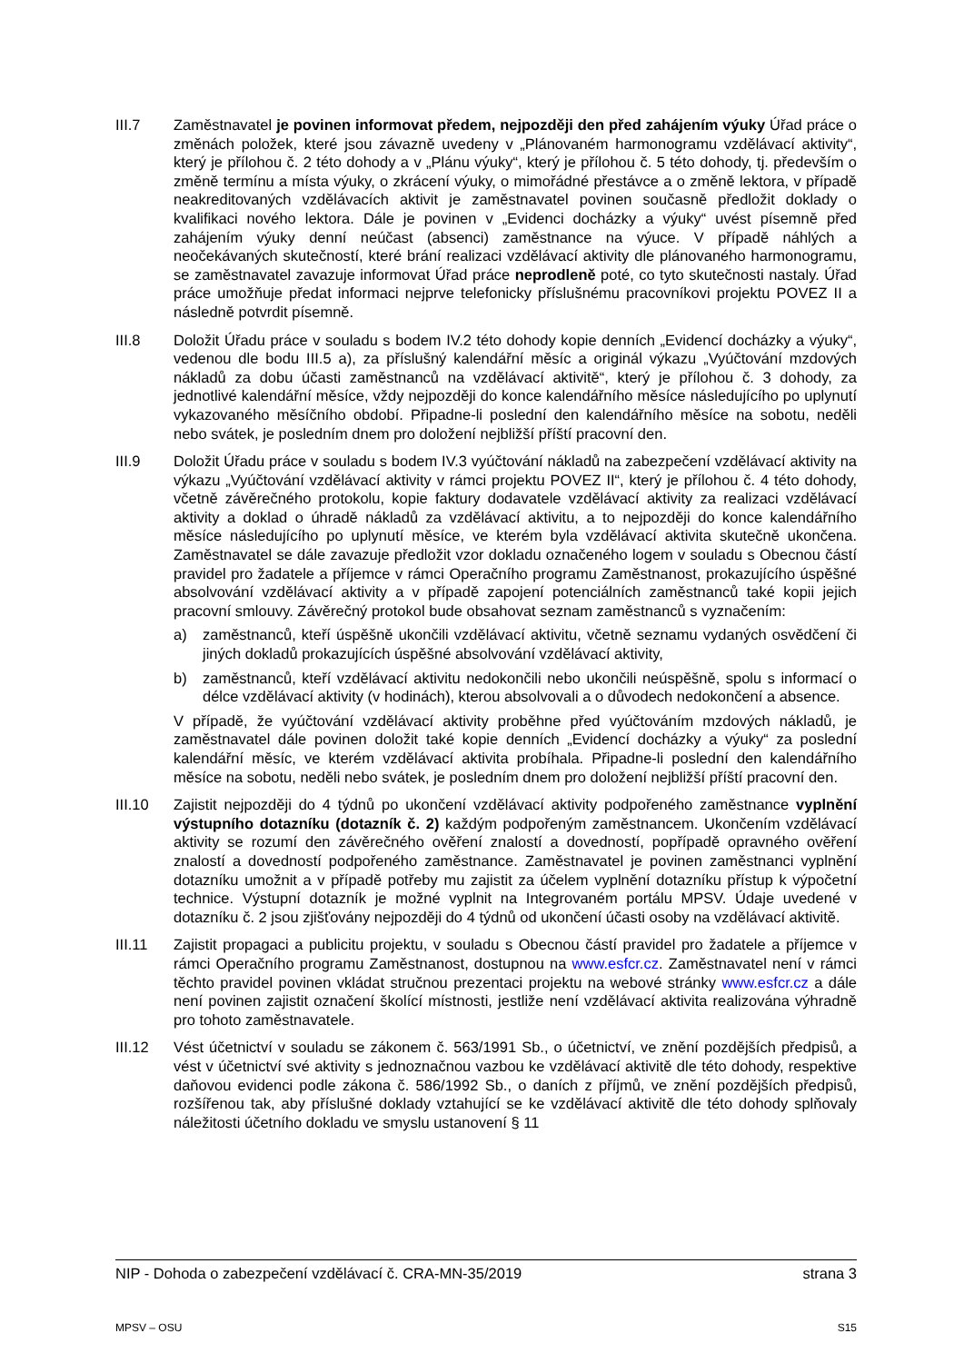III.7 Zaměstnavatel je povinen informovat předem, nejpozději den před zahájením výuky Úřad práce o změnách položek, které jsou závazně uvedeny v „Plánovaném harmonogramu vzdělávací aktivity“, který je přílohou č. 2 této dohody a v „Plánu výuky“, který je přílohou č. 5 této dohody, tj. především o změně termínu a místa výuky, o zkrácení výuky, o mimořádné přestávce a o změně lektora, v případě neakreditovaných vzdělávacích aktivit je zaměstnavatel povinen současně předložit doklady o kvalifikaci nového lektora. Dále je povinen v „Evidenci docházky a výuky“ uvést písemně před zahájením výuky denní neúčast (absenci) zaměstnance na výuce. V případě náhlých a neočekávaných skutečností, které brání realizaci vzdělávací aktivity dle plánovaného harmonogramu, se zaměstnavatel zavazuje informovat Úřad práce neprodleně poté, co tyto skutečnosti nastaly. Úřad práce umožňuje předat informaci nejprve telefonicky příslušnému pracovníkovi projektu POVEZ II a následně potvrdit písemně.
III.8 Doložit Úřadu práce v souladu s bodem IV.2 této dohody kopie denních „Evidencí docházky a výuky“, vedenou dle bodu III.5 a), za příslušný kalendářní měsíc a originál výkazu „Vyúčtování mzdových nákladů za dobu účasti zaměstnanců na vzdělávací aktivitě“, který je přílohou č. 3 dohody, za jednotlivé kalendářní měsíce, vždy nejpozději do konce kalendářního měsíce následujícího po uplynutí vykazovaného měsíčního období. Připadne-li poslední den kalendářního měsíce na sobotu, neděli nebo svátek, je posledním dnem pro doložení nejbližší příští pracovní den.
III.9 Doložit Úřadu práce v souladu s bodem IV.3 vyúčtování nákladů na zabezpečení vzdělávací aktivity na výkazu „Vyúčtování vzdělávací aktivity v rámci projektu POVEZ II“, který je přílohou č. 4 této dohody, včetně závěrečného protokolu, kopie faktury dodavatele vzdělávací aktivity za realizaci vzdělávací aktivity a doklad o úhradě nákladů za vzdělávací aktivitu, a to nejpozději do konce kalendářního měsíce následujícího po uplynutí měsíce, ve kterém byla vzdělávací aktivita skutečně ukončena. Zaměstnavatel se dále zavazuje předložit vzor dokladu označeného logem v souladu s Obecnou částí pravidel pro žadatele a příjemce v rámci Operačního programu Zaměstnanost, prokazujícího úspěšné absolvování vzdělávací aktivity a v případě zapojení potenciálních zaměstnanců také kopii jejich pracovní smlouvy. Závěrečný protokol bude obsahovat seznam zaměstnanců s vyznačením:
a) zaměstnanců, kteří úspěšně ukončili vzdělávací aktivitu, včetně seznamu vydaných osvědčení či jiných dokladů prokazujících úspěšné absolvování vzdělávací aktivity,
b) zaměstnanců, kteří vzdělávací aktivitu nedokončili nebo ukončili neúspěšně, spolu s informací o délce vzdělávací aktivity (v hodinách), kterou absolvovali a o důvodech nedokončení a absence.
V případě, že vyúčtování vzdělávací aktivity proběhne před vyúčtováním mzdových nákladů, je zaměstnavatel dále povinen doložit také kopie denních „Evidencí docházky a výuky“ za poslední kalendářní měsíc, ve kterém vzdělávací aktivita probíhala. Připadne-li poslední den kalendářního měsíce na sobotu, neděli nebo svátek, je posledním dnem pro doložení nejbližší příští pracovní den.
III.10 Zajistit nejpozději do 4 týdnů po ukončení vzdělávací aktivity podpořeného zaměstnance vyplnění výstupního dotazníku (dotazník č. 2) každým podpořeným zaměstnancem. Ukončením vzdělávací aktivity se rozumí den závěrečného ověření znalostí a dovedností, popřípadě opravného ověření znalostí a dovedností podpořeného zaměstnance. Zaměstnavatel je povinen zaměstnanci vyplnění dotazníku umožnit a v případě potřeby mu zajistit za účelem vyplnění dotazníku přístup k výpočetní technice. Výstupní dotazník je možné vyplnit na Integrovaném portálu MPSV. Údaje uvedené v dotazníku č. 2 jsou zjišťovány nejpozději do 4 týdnů od ukončení účasti osoby na vzdělávací aktivitě.
III.11 Zajistit propagaci a publicitu projektu, v souladu s Obecnou částí pravidel pro žadatele a příjemce v rámci Operačního programu Zaměstnanost, dostupnou na www.esfcr.cz. Zaměstnavatel není v rámci těchto pravidel povinen vkládat stručnou prezentaci projektu na webové stránky www.esfcr.cz a dále není povinen zajistit označení školící místnosti, jestliže není vzdělávací aktivita realizována výhradně pro tohoto zaměstnavatele.
III.12 Vést účetnictví v souladu se zákonem č. 563/1991 Sb., o účetnictví, ve znění pozdějších předpisů, a vést v účetnictví své aktivity s jednoznačnou vazbou ke vzdělávací aktivitě dle této dohody, respektive daňovou evidenci podle zákona č. 586/1992 Sb., o daních z příjmů, ve znění pozdějších předpisů, rozšířenou tak, aby příslušné doklady vztahující se ke vzdělávací aktivitě dle této dohody splňovaly náležitosti účetního dokladu ve smyslu ustanovení § 11
NIP - Dohoda o zabezpečení vzdělávací č. CRA-MN-35/2019 strana 3
MPSV – OSU S15